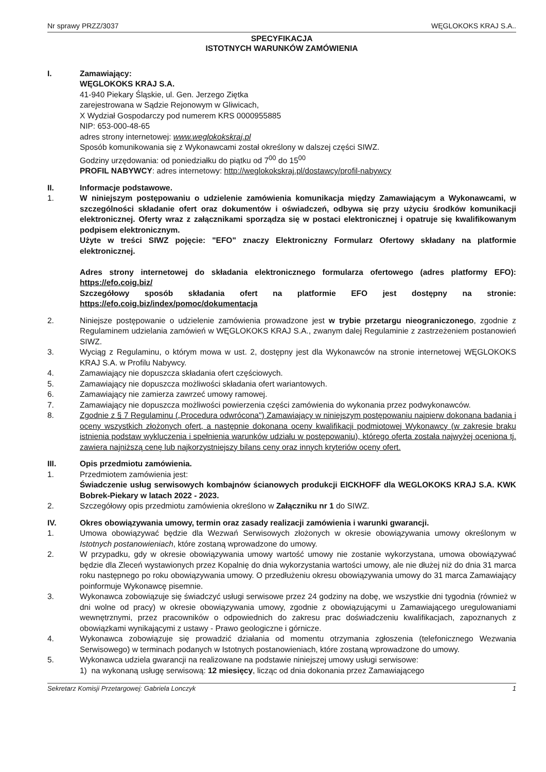Nr sprawy PRZZ/3037 WĘGLOKOKS KRAJ S.A..
SPECYFIKACJA
ISTOTNYCH WARUNKÓW ZAMÓWIENIA
I. Zamawiający:
WĘGLOKOKS KRAJ S.A.
41-940 Piekary Śląskie, ul. Gen. Jerzego Ziętka
zarejestrowana w Sądzie Rejonowym w Gliwicach,
X Wydział Gospodarczy pod numerem KRS 0000955885
NIP: 653-000-48-65
adres strony internetowej: www.weglokokskraj.pl
Sposób komunikowania się z Wykonawcami został określony w dalszej części SIWZ.
Godziny urzędowania: od poniedziałku do piątku od 7<sup>00</sup> do 15<sup>00</sup>
PROFIL NABYWCY: adres internetowy: http://weglokokskraj.pl/dostawcy/profil-nabywcy
II. Informacje podstawowe.
1. W niniejszym postępowaniu o udzielenie zamówienia komunikacja między Zamawiającym a Wykonawcami, w szczególności składanie ofert oraz dokumentów i oświadczeń, odbywa się przy użyciu środków komunikacji elektronicznej. Oferty wraz z załącznikami sporządza się w postaci elektronicznej i opatruje się kwalifikowanym podpisem elektronicznym.
Użyte w treści SIWZ pojęcie: "EFO" znaczy Elektroniczny Formularz Ofertowy składany na platformie elektronicznej.
Adres strony internetowej do składania elektronicznego formularza ofertowego (adres platformy EFO): https://efo.coig.biz/
Szczegółowy sposób składania ofert na platformie EFO jest dostępny na stronie: https://efo.coig.biz/index/pomoc/dokumentacja
2. Niniejsze postępowanie o udzielenie zamówienia prowadzone jest w trybie przetargu nieograniczonego, zgodnie z Regulaminem udzielania zamówień w WĘGLOKOKS KRAJ S.A., zwanym dalej Regulaminie z zastrzeżeniem postanowień SIWZ.
3. Wyciąg z Regulaminu, o którym mowa w ust. 2, dostępny jest dla Wykonawców na stronie internetowej WĘGLOKOKS KRAJ S.A. w Profilu Nabywcy.
4. Zamawiający nie dopuszcza składania ofert częściowych.
5. Zamawiający nie dopuszcza możliwości składania ofert wariantowych.
6. Zamawiający nie zamierza zawrzeć umowy ramowej.
7. Zamawiający nie dopuszcza możliwości powierzenia części zamówienia do wykonania przez podwykonawców.
8. Zgodnie z § 7 Regulaminu („Procedura odwrócona") Zamawiający w niniejszym postępowaniu najpierw dokonana badania i oceny wszystkich złożonych ofert, a następnie dokonana oceny kwalifikacji podmiotowej Wykonawcy (w zakresie braku istnienia podstaw wykluczenia i spełnienia warunków udziału w postępowaniu), którego oferta została najwyżej oceniona tj. zawiera najniższą cenę lub najkorzystniejszy bilans ceny oraz innych kryteriów oceny ofert.
III. Opis przedmiotu zamówienia.
1. Przedmiotem zamówienia jest:
Świadczenie usług serwisowych kombajnów ścianowych produkcji EICKHOFF dla WEGLOKOKS KRAJ S.A. KWK Bobrek-Piekary w latach 2022 - 2023.
2. Szczegółowy opis przedmiotu zamówienia określono w Załączniku nr 1 do SIWZ.
IV. Okres obowiązywania umowy, termin oraz zasady realizacji zamówienia i warunki gwarancji.
1. Umowa obowiązywać będzie dla Wezwań Serwisowych złożonych w okresie obowiązywania umowy określonym w Istotnych postanowieniach, które zostaną wprowadzone do umowy.
2. W przypadku, gdy w okresie obowiązywania umowy wartość umowy nie zostanie wykorzystana, umowa obowiązywać będzie dla Zleceń wystawionych przez Kopalnię do dnia wykorzystania wartości umowy, ale nie dłużej niż do dnia 31 marca roku następnego po roku obowiązywania umowy. O przedłużeniu okresu obowiązywania umowy do 31 marca Zamawiający poinformuje Wykonawcę pisemnie.
3. Wykonawca zobowiązuje się świadczyć usługi serwisowe przez 24 godziny na dobę, we wszystkie dni tygodnia (również w dni wolne od pracy) w okresie obowiązywania umowy, zgodnie z obowiązującymi u Zamawiającego uregulowaniami wewnętrznymi, przez pracowników o odpowiednich do zakresu prac doświadczeniu kwalifikacjach, zapoznanych z obowiązkami wynikającymi z ustawy - Prawo geologiczne i górnicze.
4. Wykonawca zobowiązuje się prowadzić działania od momentu otrzymania zgłoszenia (telefonicznego Wezwania Serwisowego) w terminach podanych w Istotnych postanowieniach, które zostaną wprowadzone do umowy.
5. Wykonawca udziela gwarancji na realizowane na podstawie niniejszej umowy usługi serwisowe:
1) na wykonaną usługę serwisową: 12 miesięcy, licząc od dnia dokonania przez Zamawiającego
Sekretarz Komisji Przetargowej: Gabriela Lonczyk 1